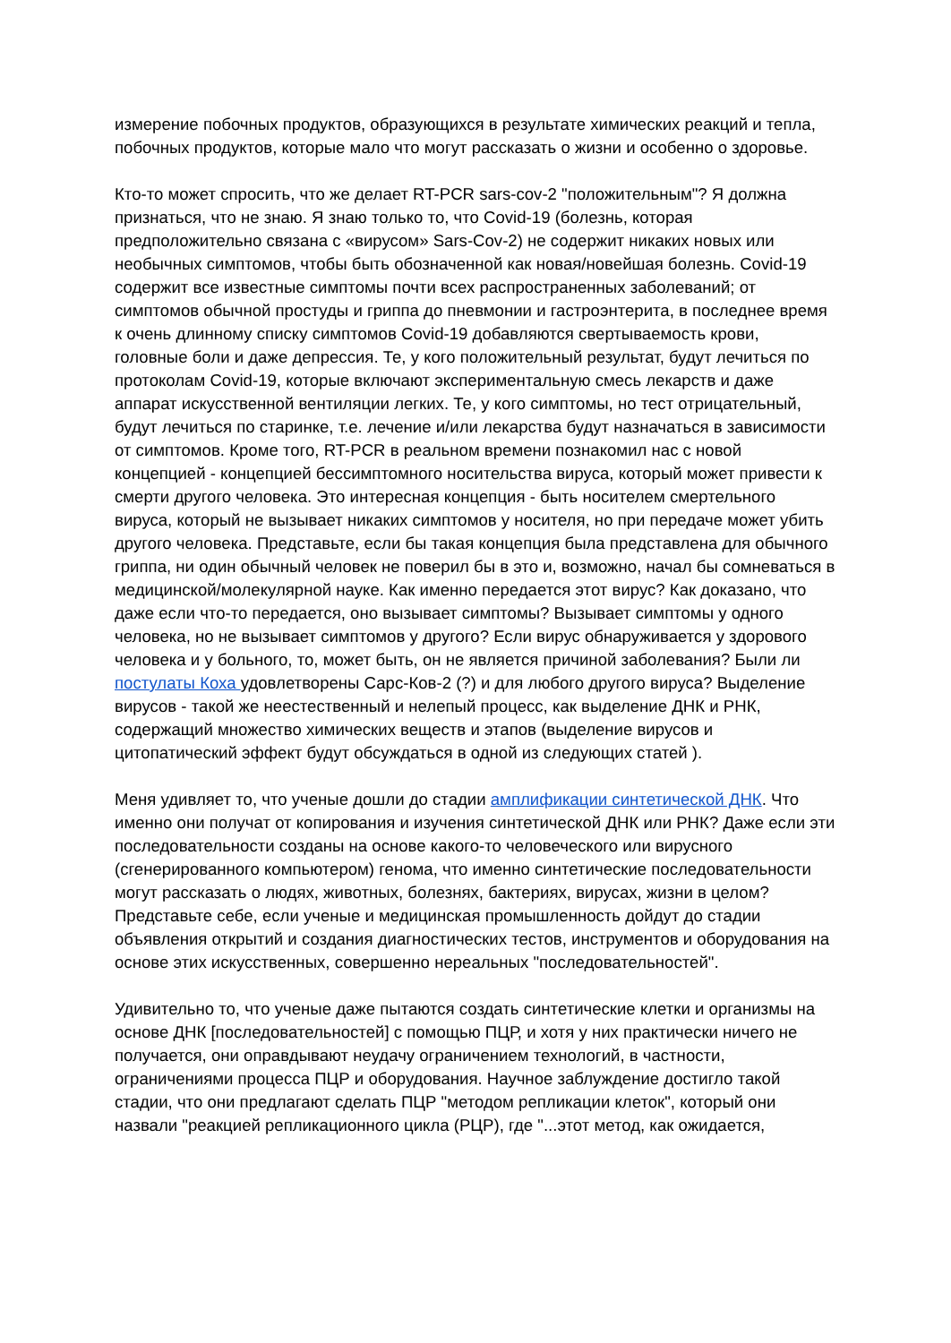измерение побочных продуктов, образующихся в результате химических реакций и тепла, побочных продуктов, которые мало что могут рассказать о жизни и особенно о здоровье.
Кто-то может спросить, что же делает RT-PCR sars-cov-2 "положительным"? Я должна признаться, что не знаю. Я знаю только то, что Covid-19 (болезнь, которая предположительно связана с «вирусом» Sars-Cov-2) не содержит никаких новых или необычных симптомов, чтобы быть обозначенной как новая/новейшая болезнь. Covid-19 содержит все известные симптомы почти всех распространенных заболеваний; от симптомов обычной простуды и гриппа до пневмонии и гастроэнтерита, в последнее время к очень длинному списку симптомов Covid-19 добавляются свертываемость крови, головные боли и даже депрессия. Те, у кого положительный результат, будут лечиться по протоколам Covid-19, которые включают экспериментальную смесь лекарств и даже аппарат искусственной вентиляции легких. Те, у кого симптомы, но тест отрицательный, будут лечиться по старинке, т.е. лечение и/или лекарства будут назначаться в зависимости от симптомов. Кроме того, RT-PCR в реальном времени познакомил нас с новой концепцией - концепцией бессимптомного носительства вируса, который может привести к смерти другого человека. Это интересная концепция - быть носителем смертельного вируса, который не вызывает никаких симптомов у носителя, но при передаче может убить другого человека. Представьте, если бы такая концепция была представлена для обычного гриппа, ни один обычный человек не поверил бы в это и, возможно, начал бы сомневаться в медицинской/молекулярной науке. Как именно передается этот вирус? Как доказано, что даже если что-то передается, оно вызывает симптомы? Вызывает симптомы у одного человека, но не вызывает симптомов у другого? Если вирус обнаруживается у здорового человека и у больного, то, может быть, он не является причиной заболевания? Были ли постулаты Коха удовлетворены Сарс-Ков-2 (?) и для любого другого вируса? Выделение вирусов - такой же неестественный и нелепый процесс, как выделение ДНК и РНК, содержащий множество химических веществ и этапов (выделение вирусов и цитопатический эффект будут обсуждаться в одной из следующих статей ).
Меня удивляет то, что ученые дошли до стадии амплификации синтетической ДНК. Что именно они получат от копирования и изучения синтетической ДНК или РНК? Даже если эти последовательности созданы на основе какого-то человеческого или вирусного (сгенерированного компьютером) генома, что именно синтетические последовательности могут рассказать о людях, животных, болезнях, бактериях, вирусах, жизни в целом? Представьте себе, если ученые и медицинская промышленность дойдут до стадии объявления открытий и создания диагностических тестов, инструментов и оборудования на основе этих искусственных, совершенно нереальных "последовательностей".
Удивительно то, что ученые даже пытаются создать синтетические клетки и организмы на основе ДНК [последовательностей] с помощью ПЦР, и хотя у них практически ничего не получается, они оправдывают неудачу ограничением технологий, в частности, ограничениями процесса ПЦР и оборудования. Научное заблуждение достигло такой стадии, что они предлагают сделать ПЦР "методом репликации клеток", который они назвали "реакцией репликационного цикла (РЦР), где "...этот метод, как ожидается,